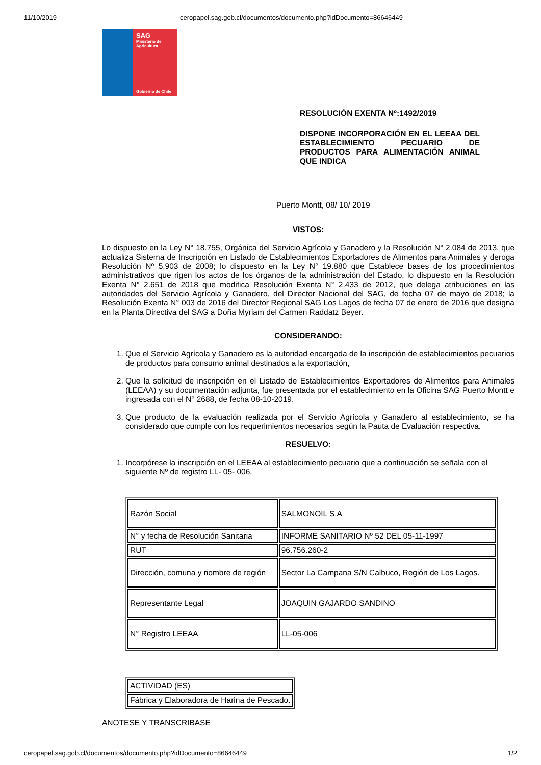11/10/2019 ceropapel.sag.gob.cl/documentos/documento.php?idDocumento=86646449
SAG
Ministerio de
Agricultura
Gobierno de Chile
RESOLUCIÓN EXENTA Nº:1492/2019
DISPONE INCORPORACIÓN EN EL LEEAA DEL ESTABLECIMIENTO PECUARIO DE PRODUCTOS PARA ALIMENTACIÓN ANIMAL QUE INDICA
Puerto Montt, 08/ 10/ 2019
VISTOS:
Lo dispuesto en la Ley N° 18.755, Orgánica del Servicio Agrícola y Ganadero y la Resolución N° 2.084 de 2013, que actualiza Sistema de Inscripción en Listado de Establecimientos Exportadores de Alimentos para Animales y deroga Resolución Nº 5.903 de 2008; lo dispuesto en la Ley N° 19.880 que Establece bases de los procedimientos administrativos que rigen los actos de los órganos de la administración del Estado, lo dispuesto en la Resolución Exenta N° 2.651 de 2018 que modifica Resolución Exenta N° 2.433 de 2012, que delega atribuciones en las autoridades del Servicio Agrícola y Ganadero, del Director Nacional del SAG, de fecha 07 de mayo de 2018; la Resolución Exenta N° 003 de 2016 del Director Regional SAG Los Lagos de fecha 07 de enero de 2016 que designa en la Planta Directiva del SAG a Doña Myriam del Carmen Raddatz Beyer.
CONSIDERANDO:
1. Que el Servicio Agrícola y Ganadero es la autoridad encargada de la inscripción de establecimientos pecuarios de productos para consumo animal destinados a la exportación,
2. Que la solicitud de inscripción en el Listado de Establecimientos Exportadores de Alimentos para Animales (LEEAA) y su documentación adjunta, fue presentada por el establecimiento en la Oficina SAG Puerto Montt e ingresada con el N° 2688, de fecha 08-10-2019.
3. Que producto de la evaluación realizada por el Servicio Agrícola y Ganadero al establecimiento, se ha considerado que cumple con los requerimientos necesarios según la Pauta de Evaluación respectiva.
RESUELVO:
1. Incorpórese la inscripción en el LEEAA al establecimiento pecuario que a continuación se señala con el siguiente Nº de registro LL- 05- 006.
| Razón Social | SALMONOIL S.A |
| N° y fecha de Resolución Sanitaria | INFORME SANITARIO Nº 52 DEL 05-11-1997 |
| RUT | 96.756.260-2 |
| Dirección, comuna y nombre de región | Sector La Campana S/N Calbuco, Región de Los Lagos. |
| Representante Legal | JOAQUIN GAJARDO SANDINO |
| N° Registro LEEAA | LL-05-006 |
| ACTIVIDAD (ES) |
| Fábrica y Elaboradora de Harina de Pescado. |
ANOTESE Y TRANSCRIBASE
ceropapel.sag.gob.cl/documentos/documento.php?idDocumento=86646449 1/2